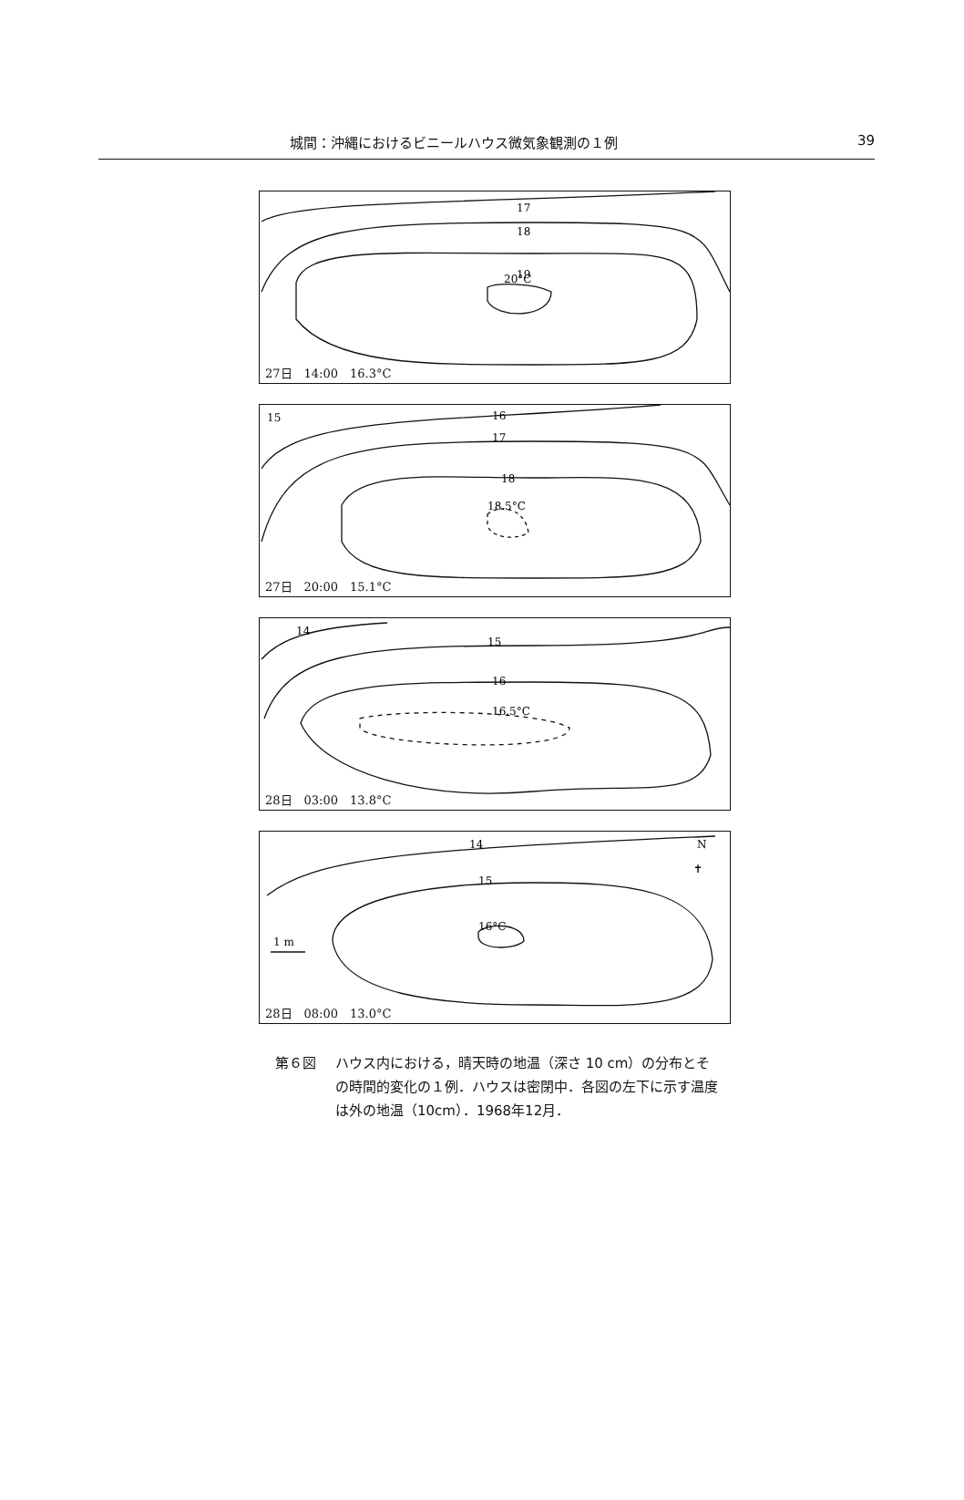城間：沖縄におけるビニールハウス微気象観測の１例 39
17
18
19
20°C
27日　14:00　16.3°C
15
16
17
18
18.5°C
27日　20:00　15.1°C
14
15
16
16.5°C
28日　03:00　13.8°C
14
15
16°C
1 m
N
✝
28日　08:00　13.0°C
第６図 ハウス内における，晴天時の地温（深さ 10 cm）の分布とその時間的変化の１例．ハウスは密閉中．各図の左下に示す温度は外の地温（10cm）．1968年12月．